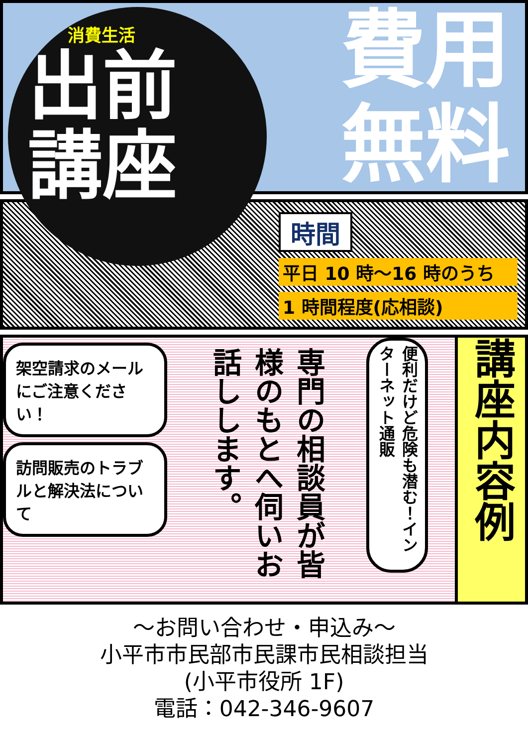消費生活
出前
講座
費用
無料
時間
平日 10 時～16 時のうち
1 時間程度(応相談)
架空請求のメールにご注意ください！
訪問販売のトラブルと解決法について
専門の相談員が皆様のもとへ伺いお話しします。
便利だけど危険も潜む！インターネット通販
講座内容例
～お問い合わせ・申込み～
小平市市民部市民課市民相談担当
(小平市役所 1F)
電話：042-346-9607